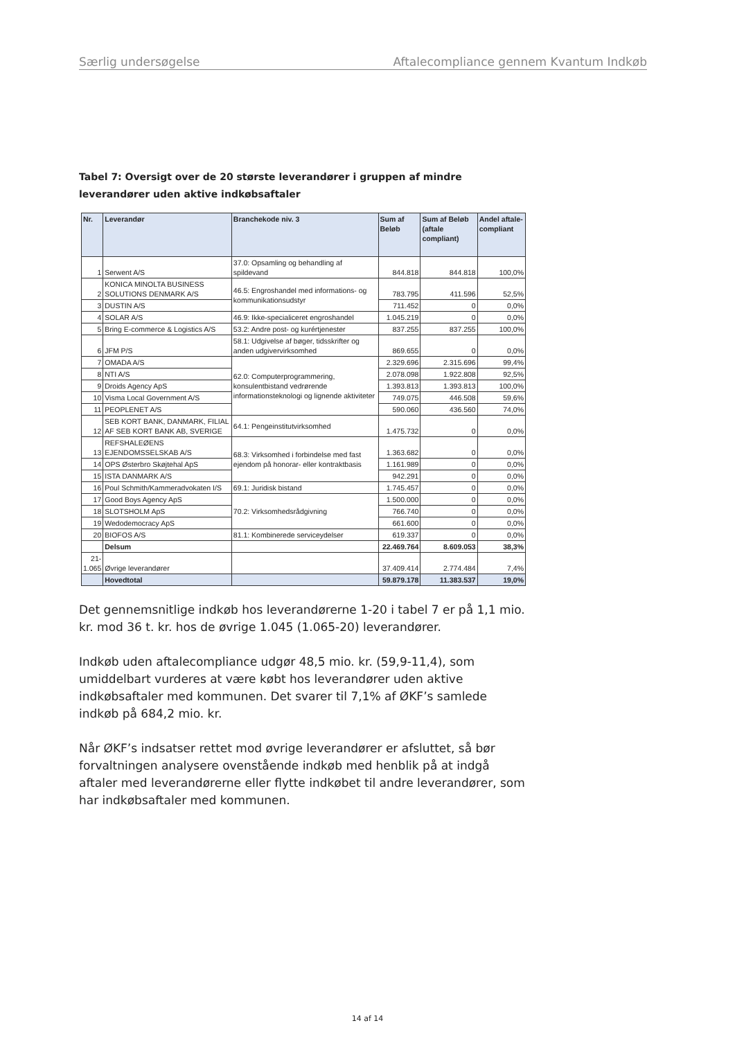Særlig undersøgelse Aftalecompliance gennem Kvantum Indkøb
Tabel 7: Oversigt over de 20 største leverandører i gruppen af mindre leverandører uden aktive indkøbsaftaler
| Nr. | Leverandør | Branchekode niv. 3 | Sum af Beløb | Sum af Beløb (aftale compliant) | Andel aftale-compliant |
| --- | --- | --- | --- | --- | --- |
| 1 | Serwent A/S | 37.0: Opsamling og behandling af spildevand | 844.818 | 844.818 | 100,0% |
| 2 | KONICA MINOLTA BUSINESS SOLUTIONS DENMARK A/S | 46.5: Engroshandel med informations- og kommunikationsudstyr | 783.795 | 411.596 | 52,5% |
| 3 | DUSTIN A/S | | 711.452 | 0 | 0,0% |
| 4 | SOLAR A/S | 46.9: Ikke-specialiceret engroshandel | 1.045.219 | 0 | 0,0% |
| 5 | Bring E-commerce & Logistics A/S | 53.2: Andre post- og kurértjenester | 837.255 | 837.255 | 100,0% |
| 6 | JFM P/S | 58.1: Udgivelse af bøger, tidsskrifter og anden udgivervirksomhed | 869.655 | 0 | 0,0% |
| 7 | OMADA A/S | 62.0: Computerprogrammering, konsulentbistand vedrørende informationsteknologi og lignende aktiviteter | 2.329.696 | 2.315.696 | 99,4% |
| 8 | NTI A/S | | 2.078.098 | 1.922.808 | 92,5% |
| 9 | Droids Agency ApS | | 1.393.813 | 1.393.813 | 100,0% |
| 10 | Visma Local Government A/S | | 749.075 | 446.508 | 59,6% |
| 11 | PEOPLENET A/S | | 590.060 | 436.560 | 74,0% |
| 12 | SEB KORT BANK, DANMARK, FILIAL AF SEB KORT BANK AB, SVERIGE | 64.1: Pengeinstitutvirksomhed | 1.475.732 | 0 | 0,0% |
| 13 | REFSHALEØENS EJENDOMSSELSKAB A/S | 68.3: Virksomhed i forbindelse med fast ejendom på honorar- eller kontraktbasis | 1.363.682 | 0 | 0,0% |
| 14 | OPS Østerbro Skøjtehal ApS | | 1.161.989 | 0 | 0,0% |
| 15 | ISTA DANMARK A/S | | 942.291 | 0 | 0,0% |
| 16 | Poul Schmith/Kammeradvokaten I/S | 69.1: Juridisk bistand | 1.745.457 | 0 | 0,0% |
| 17 | Good Boys Agency ApS | 70.2: Virksomhedsrådgivning | 1.500.000 | 0 | 0,0% |
| 18 | SLOTSHOLM ApS | | 766.740 | 0 | 0,0% |
| 19 | Wedodemocracy ApS | | 661.600 | 0 | 0,0% |
| 20 | BIOFOS A/S | 81.1: Kombinerede serviceydelser | 619.337 | 0 | 0,0% |
| | Delsum | | 22.469.764 | 8.609.053 | 38,3% |
| 21- 1.065 | Øvrige leverandører | | 37.409.414 | 2.774.484 | 7,4% |
| | Hovedtotal | | 59.879.178 | 11.383.537 | 19,0% |
Det gennemsnitlige indkøb hos leverandørerne 1-20 i tabel 7 er på 1,1 mio. kr. mod 36 t. kr. hos de øvrige 1.045 (1.065-20) leverandører.
Indkøb uden aftalecompliance udgør 48,5 mio. kr. (59,9-11,4), som umiddelbart vurderes at være købt hos leverandører uden aktive indkøbsaftaler med kommunen. Det svarer til 7,1% af ØKF’s samlede indkøb på 684,2 mio. kr.
Når ØKF’s indsatser rettet mod øvrige leverandører er afsluttet, så bør forvaltningen analysere ovenstående indkøb med henblik på at indgå aftaler med leverandørerne eller flytte indkøbet til andre leverandører, som har indkøbsaftaler med kommunen.
14 af 14